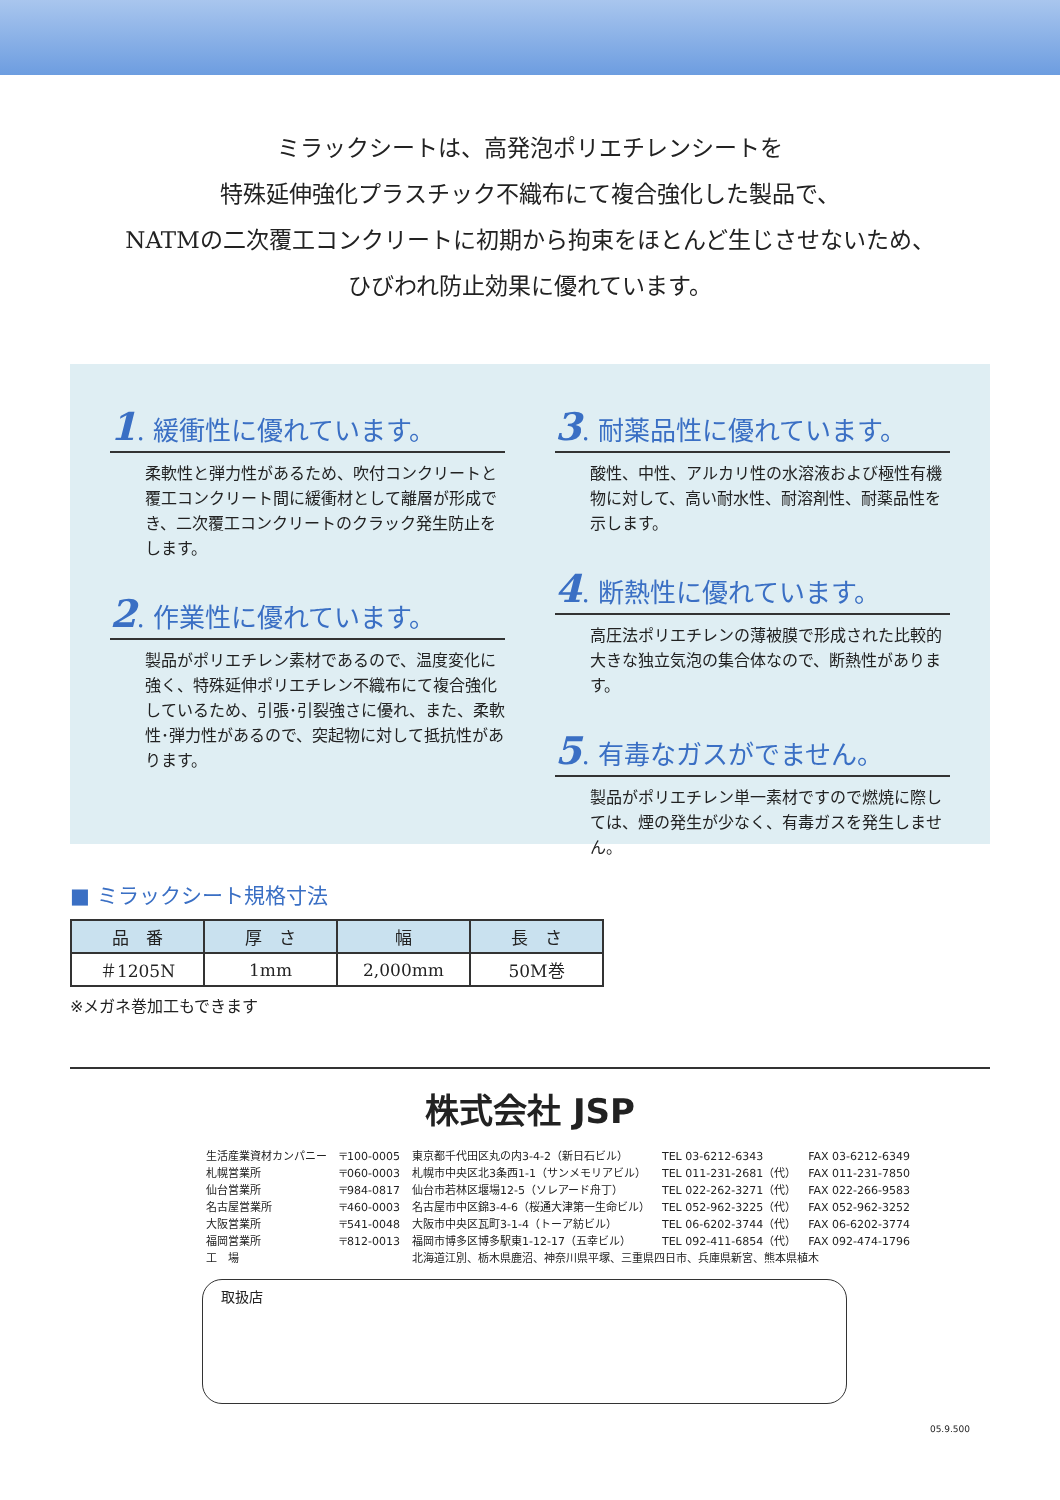ミラックシートは、高発泡ポリエチレンシートを
特殊延伸強化プラスチック不織布にて複合強化した製品で、
NATMの二次覆工コンクリートに初期から拘束をほとんど生じさせないため、
ひびわれ防止効果に優れています。
1. 緩衝性に優れています。
柔軟性と弾力性があるため、吹付コンクリートと覆工コンクリート間に緩衝材として離層が形成でき、二次覆工コンクリートのクラック発生防止をします。
2. 作業性に優れています。
製品がポリエチレン素材であるので、温度変化に強く、特殊延伸ポリエチレン不織布にて複合強化しているため、引張･引裂強さに優れ、また、柔軟性･弾力性があるので、突起物に対して抵抗性があります。
3. 耐薬品性に優れています。
酸性、中性、アルカリ性の水溶液および極性有機物に対して、高い耐水性、耐溶剤性、耐薬品性を示します。
4. 断熱性に優れています。
高圧法ポリエチレンの薄被膜で形成された比較的大きな独立気泡の集合体なので、断熱性があります。
5. 有毒なガスがでません。
製品がポリエチレン単一素材ですので燃焼に際しては、煙の発生が少なく、有毒ガスを発生しません。
■ ミラックシート規格寸法
| 品 番 | 厚 さ | 幅 | 長 さ |
| --- | --- | --- | --- |
| ＃1205N | 1mm | 2,000mm | 50M巻 |
※メガネ巻加工もできます
株式会社 JSP
| 生活産業資材カンパニー | 〒100-0005 | 東京都千代田区丸の内3-4-2（新日石ビル） | TEL 03-6212-6343 | FAX 03-6212-6349 |
| 札幌営業所 | 〒060-0003 | 札幌市中央区北3条西1-1（サンメモリアビル） | TEL 011-231-2681（代） | FAX 011-231-7850 |
| 仙台営業所 | 〒984-0817 | 仙台市若林区堰場12-5（ソレアード舟丁） | TEL 022-262-3271（代） | FAX 022-266-9583 |
| 名古屋営業所 | 〒460-0003 | 名古屋市中区錦3-4-6（桜通大津第一生命ビル） | TEL 052-962-3225（代） | FAX 052-962-3252 |
| 大阪営業所 | 〒541-0048 | 大阪市中央区瓦町3-1-4（トーア紡ビル） | TEL 06-6202-3744（代） | FAX 06-6202-3774 |
| 福岡営業所 | 〒812-0013 | 福岡市博多区博多駅東1-12-17（五幸ビル） | TEL 092-411-6854（代） | FAX 092-474-1796 |
| 工 場 | | 北海道江別、栃木県鹿沼、神奈川県平塚、三重県四日市、兵庫県新宮、熊本県植木 | | |
取扱店
05.9.500